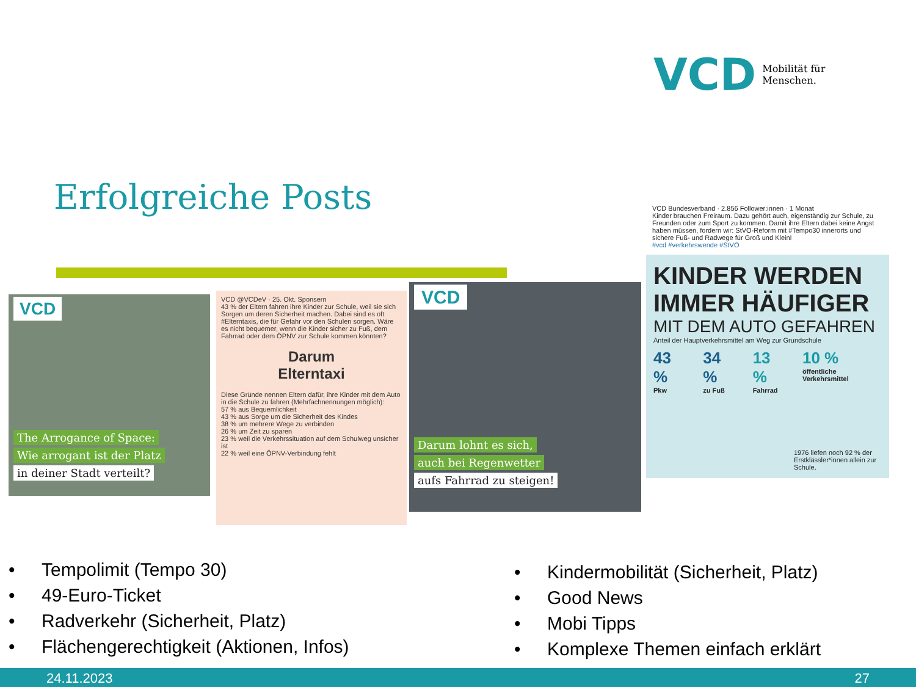VCD Mobilität für
Menschen.
Erfolgreiche Posts
VCD
The Arrogance of Space:
Wie arrogant ist der Platz
in deiner Stadt verteilt?
VCD @VCDeV · 25. Okt. Sponsern
43 % der Eltern fahren ihre Kinder zur Schule, weil sie sich Sorgen um deren Sicherheit machen. Dabei sind es oft #Elterntaxis, die für Gefahr vor den Schulen sorgen. Wäre es nicht bequemer, wenn die Kinder sicher zu Fuß, dem Fahrrad oder dem ÖPNV zur Schule kommen könnten?
Darum
Elterntaxi
Diese Gründe nennen Eltern dafür, ihre Kinder mit dem Auto in die Schule zu fahren (Mehrfachnennungen möglich):
57 % aus Bequemlichkeit
43 % aus Sorge um die Sicherheit des Kindes
38 % um mehrere Wege zu verbinden
26 % um Zeit zu sparen
23 % weil die Verkehrssituation auf dem Schulweg unsicher ist
22 % weil eine ÖPNV-Verbindung fehlt
VCD
Darum lohnt es sich,
auch bei Regenwetter
aufs Fahrrad zu steigen!
VCD Bundesverband · 2.856 Follower:innen · 1 Monat
Kinder brauchen Freiraum. Dazu gehört auch, eigenständig zur Schule, zu Freunden oder zum Sport zu kommen. Damit ihre Eltern dabei keine Angst haben müssen, fordern wir: StVO-Reform mit #Tempo30 innerorts und sichere Fuß- und Radwege für Groß und Klein!
#vcd #verkehrswende #StVO
KINDER WERDEN IMMER HÄUFIGER
MIT DEM AUTO GEFAHREN
Anteil der Hauptverkehrsmittel am Weg zur Grundschule
43 %
Pkw 34 %
zu Fuß 13 %
Fahrrad 10 %
öffentliche Verkehrsmittel
1976 liefen noch 92 % der Erstklässler*innen allein zur Schule.
• Tempolimit (Tempo 30)
• 49-Euro-Ticket
• Radverkehr (Sicherheit, Platz)
• Flächengerechtigkeit (Aktionen, Infos)
• Kindermobilität (Sicherheit, Platz)
• Good News
• Mobi Tipps
• Komplexe Themen einfach erklärt
24.11.2023 27